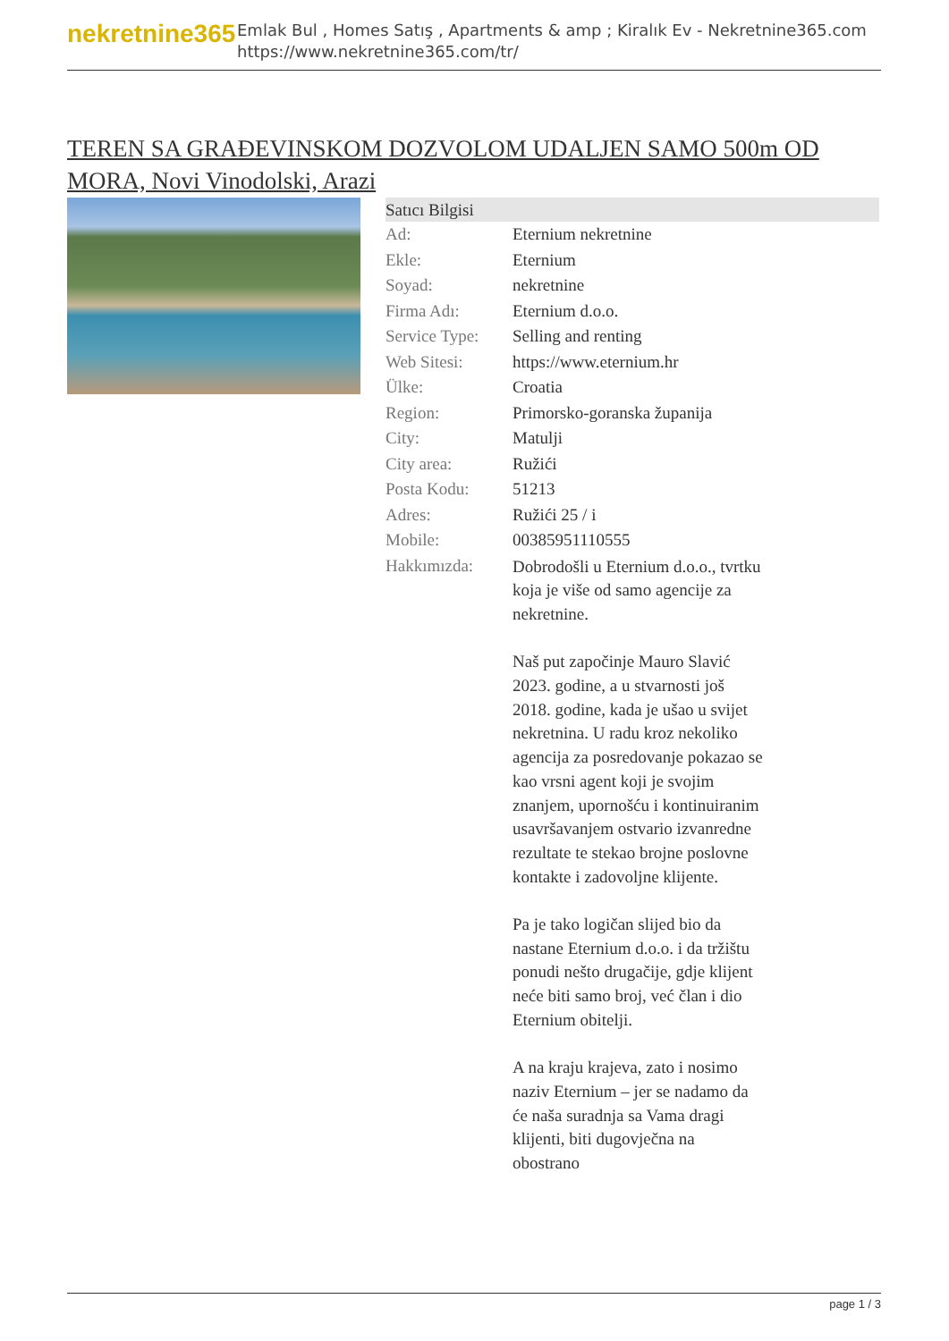nekretnine365
Emlak Bul , Homes Satış , Apartments & amp ; Kiralık Ev - Nekretnine365.com
https://www.nekretnine365.com/tr/
TEREN SA GRAĐEVINSKOM DOZVOLOM UDALJEN SAMO 500m OD MORA, Novi Vinodolski, Arazi
| Satıcı Bilgisi | |
| --- | --- |
| Ad: | Eternium nekretnine |
| Ekle: | Eternium |
| Soyad: | nekretnine |
| Firma Adı: | Eternium d.o.o. |
| Service Type: | Selling and renting |
| Web Sitesi: | https://www.eternium.hr |
| Ülke: | Croatia |
| Region: | Primorsko-goranska županija |
| City: | Matulji |
| City area: | Ružići |
| Posta Kodu: | 51213 |
| Adres: | Ružići 25 / i |
| Mobile: | 00385951110555 |
| Hakkımızda: | Dobrodošli u Eternium d.o.o., tvrtku koja je više od samo agencije za nekretnine. Naš put započinje Mauro Slavić 2023. godine, a u stvarnosti još 2018. godine, kada je ušao u svijet nekretnina. U radu kroz nekoliko agencija za posredovanje pokazao se kao vrsni agent koji je svojim znanjem, upornošću i kontinuiranim usavršavanjem ostvario izvanredne rezultate te stekao brojne poslovne kontakte i zadovoljne klijente. Pa je tako logičan slijed bio da nastane Eternium d.o.o. i da tržištu ponudi nešto drugačije, gdje klijent neće biti samo broj, već član i dio Eternium obitelji. A na kraju krajeva, zato i nosimo naziv Eternium – jer se nadamo da će naša suradnja sa Vama dragi klijenti, biti dugovječna na obostrano |
page 1 / 3